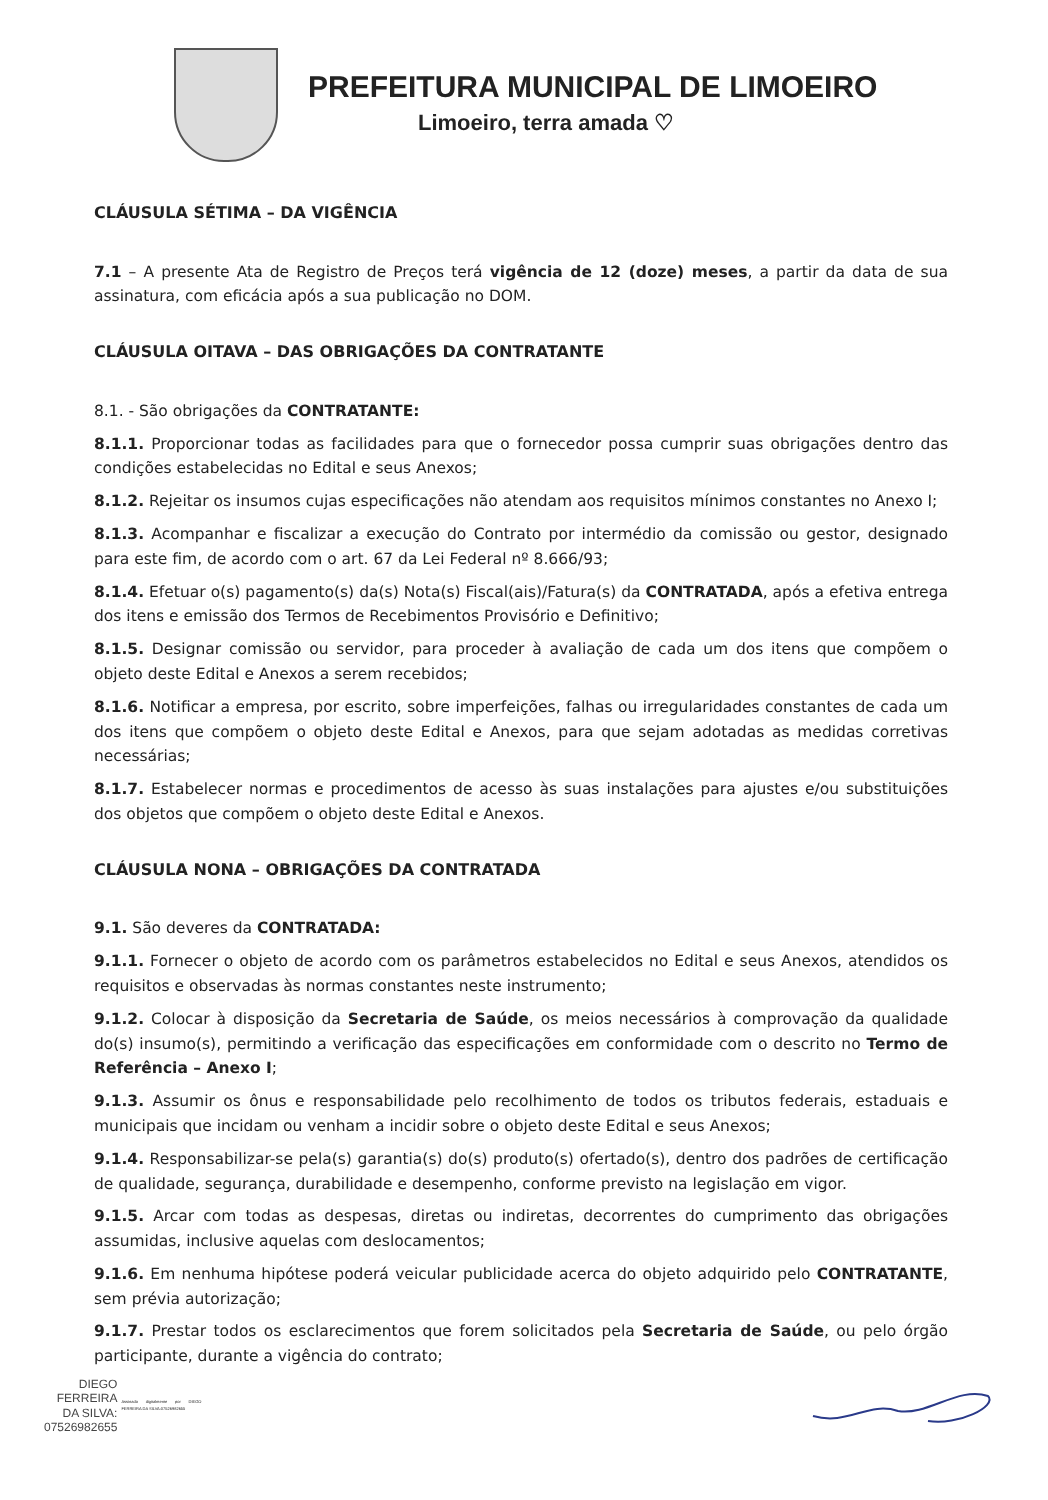PREFEITURA MUNICIPAL DE LIMOEIRO
Limoeiro, terra amada ♡
CLÁUSULA SÉTIMA – DA VIGÊNCIA
7.1 – A presente Ata de Registro de Preços terá vigência de 12 (doze) meses, a partir da data de sua assinatura, com eficácia após a sua publicação no DOM.
CLÁUSULA OITAVA – DAS OBRIGAÇÕES DA CONTRATANTE
8.1. - São obrigações da CONTRATANTE:
8.1.1. Proporcionar todas as facilidades para que o fornecedor possa cumprir suas obrigações dentro das condições estabelecidas no Edital e seus Anexos;
8.1.2. Rejeitar os insumos cujas especificações não atendam aos requisitos mínimos constantes no Anexo I;
8.1.3. Acompanhar e fiscalizar a execução do Contrato por intermédio da comissão ou gestor, designado para este fim, de acordo com o art. 67 da Lei Federal nº 8.666/93;
8.1.4. Efetuar o(s) pagamento(s) da(s) Nota(s) Fiscal(ais)/Fatura(s) da CONTRATADA, após a efetiva entrega dos itens e emissão dos Termos de Recebimentos Provisório e Definitivo;
8.1.5. Designar comissão ou servidor, para proceder à avaliação de cada um dos itens que compõem o objeto deste Edital e Anexos a serem recebidos;
8.1.6. Notificar a empresa, por escrito, sobre imperfeições, falhas ou irregularidades constantes de cada um dos itens que compõem o objeto deste Edital e Anexos, para que sejam adotadas as medidas corretivas necessárias;
8.1.7. Estabelecer normas e procedimentos de acesso às suas instalações para ajustes e/ou substituições dos objetos que compõem o objeto deste Edital e Anexos.
CLÁUSULA NONA – OBRIGAÇÕES DA CONTRATADA
9.1. São deveres da CONTRATADA:
9.1.1. Fornecer o objeto de acordo com os parâmetros estabelecidos no Edital e seus Anexos, atendidos os requisitos e observadas às normas constantes neste instrumento;
9.1.2. Colocar à disposição da Secretaria de Saúde, os meios necessários à comprovação da qualidade do(s) insumo(s), permitindo a verificação das especificações em conformidade com o descrito no Termo de Referência – Anexo I;
9.1.3. Assumir os ônus e responsabilidade pelo recolhimento de todos os tributos federais, estaduais e municipais que incidam ou venham a incidir sobre o objeto deste Edital e seus Anexos;
9.1.4. Responsabilizar-se pela(s) garantia(s) do(s) produto(s) ofertado(s), dentro dos padrões de certificação de qualidade, segurança, durabilidade e desempenho, conforme previsto na legislação em vigor.
9.1.5. Arcar com todas as despesas, diretas ou indiretas, decorrentes do cumprimento das obrigações assumidas, inclusive aquelas com deslocamentos;
9.1.6. Em nenhuma hipótese poderá veicular publicidade acerca do objeto adquirido pelo CONTRATANTE, sem prévia autorização;
9.1.7. Prestar todos os esclarecimentos que forem solicitados pela Secretaria de Saúde, ou pelo órgão participante, durante a vigência do contrato;
DIEGO
FERREIRA
DA SILVA:
07526982655
Assinado digitalmente por DIEGO FERREIRA DA SILVA:07526982655